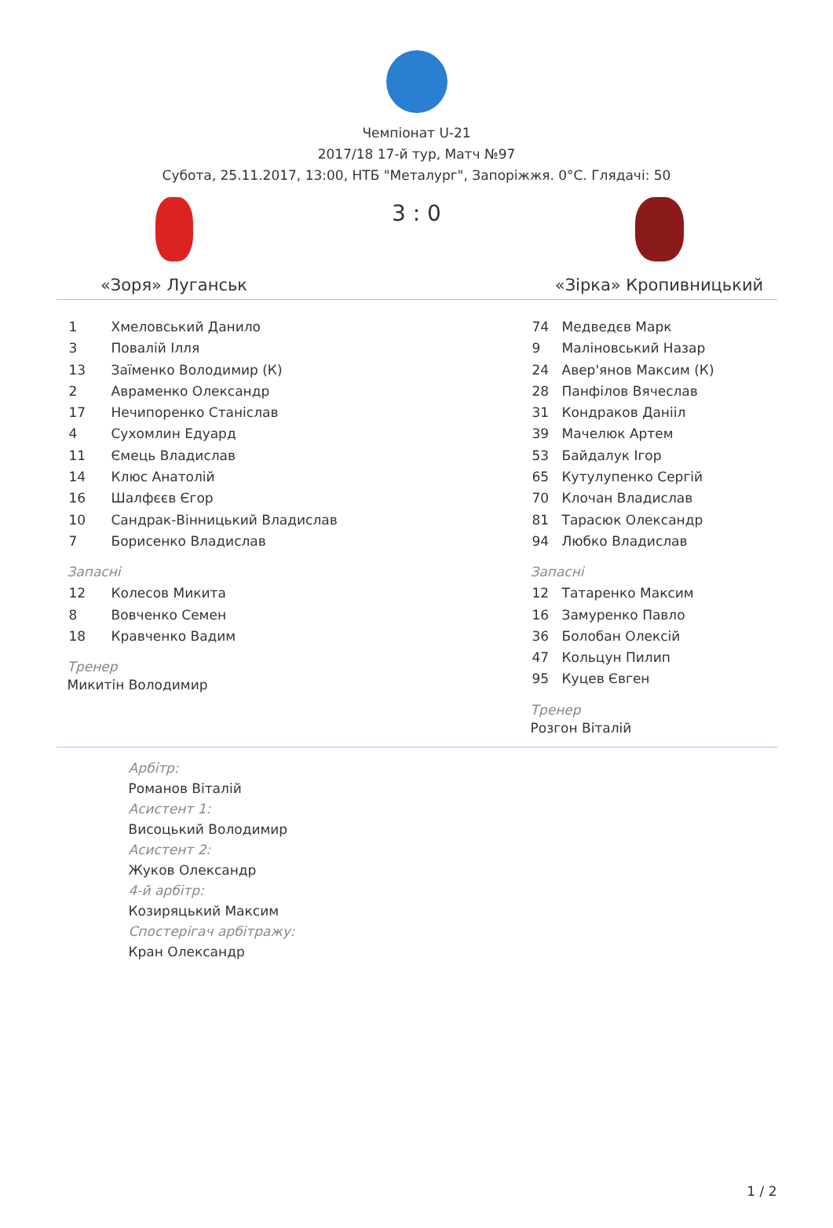Чемпіонат U-21
2017/18 17-й тур, Матч №97
Субота, 25.11.2017, 13:00, НТБ "Металург", Запоріжжя. 0°С. Глядачі: 50
«Зоря» Луганськ
3 : 0
«Зірка» Кропивницький
| 1 | Хмеловський Данило |
| 3 | Повалій Ілля |
| 13 | Заїменко Володимир (К) |
| 2 | Авраменко Олександр |
| 17 | Нечипоренко Станіслав |
| 4 | Сухомлин Едуард |
| 11 | Ємець Владислав |
| 14 | Клюс Анатолій |
| 16 | Шалфєєв Єгор |
| 10 | Сандрак-Вінницький Владислав |
| 7 | Борисенко Владислав |
Запасні
| 12 | Колесов Микита |
| 8 | Вовченко Семен |
| 18 | Кравченко Вадим |
Тренер
Микитін Володимир
| 74 | Медведєв Марк |
| 9 | Маліновський Назар |
| 24 | Авер'янов Максим (К) |
| 28 | Панфілов Вячеслав |
| 31 | Кондраков Данііл |
| 39 | Мачелюк Артем |
| 53 | Байдалук Ігор |
| 65 | Кутулупенко Сергій |
| 70 | Клочан Владислав |
| 81 | Тарасюк Олександр |
| 94 | Любко Владислав |
Запасні
| 12 | Татаренко Максим |
| 16 | Замуренко Павло |
| 36 | Болобан Олексій |
| 47 | Кольцун Пилип |
| 95 | Куцев Євген |
Тренер
Розгон Віталій
Арбітр:
Романов Віталій
Асистент 1:
Висоцький Володимир
Асистент 2:
Жуков Олександр
4-й арбітр:
Козиряцький Максим
Спостерігач арбітражу:
Кран Олександр
1 / 2